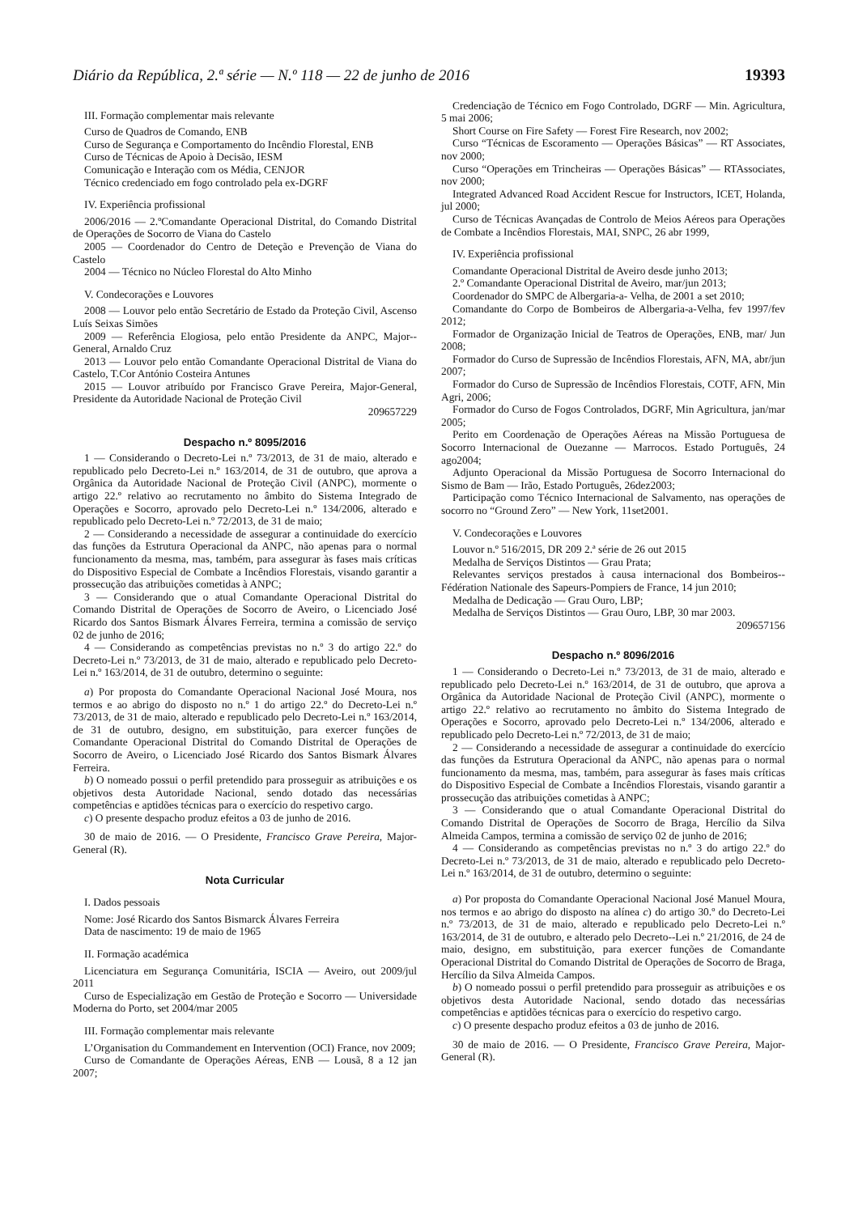Diário da República, 2.ª série — N.º 118 — 22 de junho de 2016 19393
III. Formação complementar mais relevante
Curso de Quadros de Comando, ENB
Curso de Segurança e Comportamento do Incêndio Florestal, ENB
Curso de Técnicas de Apoio à Decisão, IESM
Comunicação e Interação com os Média, CENJOR
Técnico credenciado em fogo controlado pela ex-DGRF
IV. Experiência profissional
2006/2016 — 2.ºComandante Operacional Distrital, do Comando Distrital de Operações de Socorro de Viana do Castelo
2005 — Coordenador do Centro de Deteção e Prevenção de Viana do Castelo
2004 — Técnico no Núcleo Florestal do Alto Minho
V. Condecorações e Louvores
2008 — Louvor pelo então Secretário de Estado da Proteção Civil, Ascenso Luís Seixas Simões
2009 — Referência Elogiosa, pelo então Presidente da ANPC, Major--General, Arnaldo Cruz
2013 — Louvor pelo então Comandante Operacional Distrital de Viana do Castelo, T.Cor António Costeira Antunes
2015 — Louvor atribuído por Francisco Grave Pereira, Major-General, Presidente da Autoridade Nacional de Proteção Civil
209657229
Despacho n.º 8095/2016
1 — Considerando o Decreto-Lei n.º 73/2013, de 31 de maio, alterado e republicado pelo Decreto-Lei n.º 163/2014, de 31 de outubro, que aprova a Orgânica da Autoridade Nacional de Proteção Civil (ANPC), mormente o artigo 22.º relativo ao recrutamento no âmbito do Sistema Integrado de Operações e Socorro, aprovado pelo Decreto-Lei n.º 134/2006, alterado e republicado pelo Decreto-Lei n.º 72/2013, de 31 de maio;
2 — Considerando a necessidade de assegurar a continuidade do exercício das funções da Estrutura Operacional da ANPC, não apenas para o normal funcionamento da mesma, mas, também, para assegurar às fases mais críticas do Dispositivo Especial de Combate a Incêndios Florestais, visando garantir a prossecução das atribuições cometidas à ANPC;
3 — Considerando que o atual Comandante Operacional Distrital do Comando Distrital de Operações de Socorro de Aveiro, o Licenciado José Ricardo dos Santos Bismark Álvares Ferreira, termina a comissão de serviço 02 de junho de 2016;
4 — Considerando as competências previstas no n.º 3 do artigo 22.º do Decreto-Lei n.º 73/2013, de 31 de maio, alterado e republicado pelo Decreto-Lei n.º 163/2014, de 31 de outubro, determino o seguinte:
a) Por proposta do Comandante Operacional Nacional José Moura, nos termos e ao abrigo do disposto no n.º 1 do artigo 22.º do Decreto-Lei n.º 73/2013, de 31 de maio, alterado e republicado pelo Decreto-Lei n.º 163/2014, de 31 de outubro, designo, em substituição, para exercer funções de Comandante Operacional Distrital do Comando Distrital de Operações de Socorro de Aveiro, o Licenciado José Ricardo dos Santos Bismark Álvares Ferreira.
b) O nomeado possui o perfil pretendido para prosseguir as atribuições e os objetivos desta Autoridade Nacional, sendo dotado das necessárias competências e aptidões técnicas para o exercício do respetivo cargo.
c) O presente despacho produz efeitos a 03 de junho de 2016.
30 de maio de 2016. — O Presidente, Francisco Grave Pereira, Major-General (R).
Nota Curricular
I. Dados pessoais
Nome: José Ricardo dos Santos Bismarck Álvares Ferreira
Data de nascimento: 19 de maio de 1965
II. Formação académica
Licenciatura em Segurança Comunitária, ISCIA — Aveiro, out 2009/jul 2011
Curso de Especialização em Gestão de Proteção e Socorro — Universidade Moderna do Porto, set 2004/mar 2005
III. Formação complementar mais relevante
L’Organisation du Commandement en Intervention (OCI) France, nov 2009;
Curso de Comandante de Operações Aéreas, ENB — Lousã, 8 a 12 jan 2007;
Credenciação de Técnico em Fogo Controlado, DGRF — Min. Agricultura, 5 mai 2006;
Short Course on Fire Safety — Forest Fire Research, nov 2002;
Curso “Técnicas de Escoramento — Operações Básicas” — RT Associates, nov 2000;
Curso “Operações em Trincheiras — Operações Básicas” — RTAssociates, nov 2000;
Integrated Advanced Road Accident Rescue for Instructors, ICET, Holanda, jul 2000;
Curso de Técnicas Avançadas de Controlo de Meios Aéreos para Operações de Combate a Incêndios Florestais, MAI, SNPC, 26 abr 1999,
IV. Experiência profissional
Comandante Operacional Distrital de Aveiro desde junho 2013;
2.º Comandante Operacional Distrital de Aveiro, mar/jun 2013;
Coordenador do SMPC de Albergaria-a- Velha, de 2001 a set 2010;
Comandante do Corpo de Bombeiros de Albergaria-a-Velha, fev 1997/fev 2012;
Formador de Organização Inicial de Teatros de Operações, ENB, mar/ Jun 2008;
Formador do Curso de Supressão de Incêndios Florestais, AFN, MA, abr/jun 2007;
Formador do Curso de Supressão de Incêndios Florestais, COTF, AFN, Min Agri, 2006;
Formador do Curso de Fogos Controlados, DGRF, Min Agricultura, jan/mar 2005;
Perito em Coordenação de Operações Aéreas na Missão Portuguesa de Socorro Internacional de Ouezanne — Marrocos. Estado Português, 24 ago2004;
Adjunto Operacional da Missão Portuguesa de Socorro Internacional do Sismo de Bam — Irão, Estado Português, 26dez2003;
Participação como Técnico Internacional de Salvamento, nas operações de socorro no “Ground Zero” — New York, 11set2001.
V. Condecorações e Louvores
Louvor n.º 516/2015, DR 209 2.ª série de 26 out 2015
Medalha de Serviços Distintos — Grau Prata;
Relevantes serviços prestados à causa internacional dos Bombeiros--Fédération Nationale des Sapeurs-Pompiers de France, 14 jun 2010;
Medalha de Dedicação — Grau Ouro, LBP;
Medalha de Serviços Distintos — Grau Ouro, LBP, 30 mar 2003.
209657156
Despacho n.º 8096/2016
1 — Considerando o Decreto-Lei n.º 73/2013, de 31 de maio, alterado e republicado pelo Decreto-Lei n.º 163/2014, de 31 de outubro, que aprova a Orgânica da Autoridade Nacional de Proteção Civil (ANPC), mormente o artigo 22.º relativo ao recrutamento no âmbito do Sistema Integrado de Operações e Socorro, aprovado pelo Decreto-Lei n.º 134/2006, alterado e republicado pelo Decreto-Lei n.º 72/2013, de 31 de maio;
2 — Considerando a necessidade de assegurar a continuidade do exercício das funções da Estrutura Operacional da ANPC, não apenas para o normal funcionamento da mesma, mas, também, para assegurar às fases mais críticas do Dispositivo Especial de Combate a Incêndios Florestais, visando garantir a prossecução das atribuições cometidas à ANPC;
3 — Considerando que o atual Comandante Operacional Distrital do Comando Distrital de Operações de Socorro de Braga, Hercílio da Silva Almeida Campos, termina a comissão de serviço 02 de junho de 2016;
4 — Considerando as competências previstas no n.º 3 do artigo 22.º do Decreto-Lei n.º 73/2013, de 31 de maio, alterado e republicado pelo Decreto-Lei n.º 163/2014, de 31 de outubro, determino o seguinte:
a) Por proposta do Comandante Operacional Nacional José Manuel Moura, nos termos e ao abrigo do disposto na alínea c) do artigo 30.º do Decreto-Lei n.º 73/2013, de 31 de maio, alterado e republicado pelo Decreto-Lei n.º 163/2014, de 31 de outubro, e alterado pelo Decreto--Lei n.º 21/2016, de 24 de maio, designo, em substituição, para exercer funções de Comandante Operacional Distrital do Comando Distrital de Operações de Socorro de Braga, Hercílio da Silva Almeida Campos.
b) O nomeado possui o perfil pretendido para prosseguir as atribuições e os objetivos desta Autoridade Nacional, sendo dotado das necessárias competências e aptidões técnicas para o exercício do respetivo cargo.
c) O presente despacho produz efeitos a 03 de junho de 2016.
30 de maio de 2016. — O Presidente, Francisco Grave Pereira, Major-General (R).